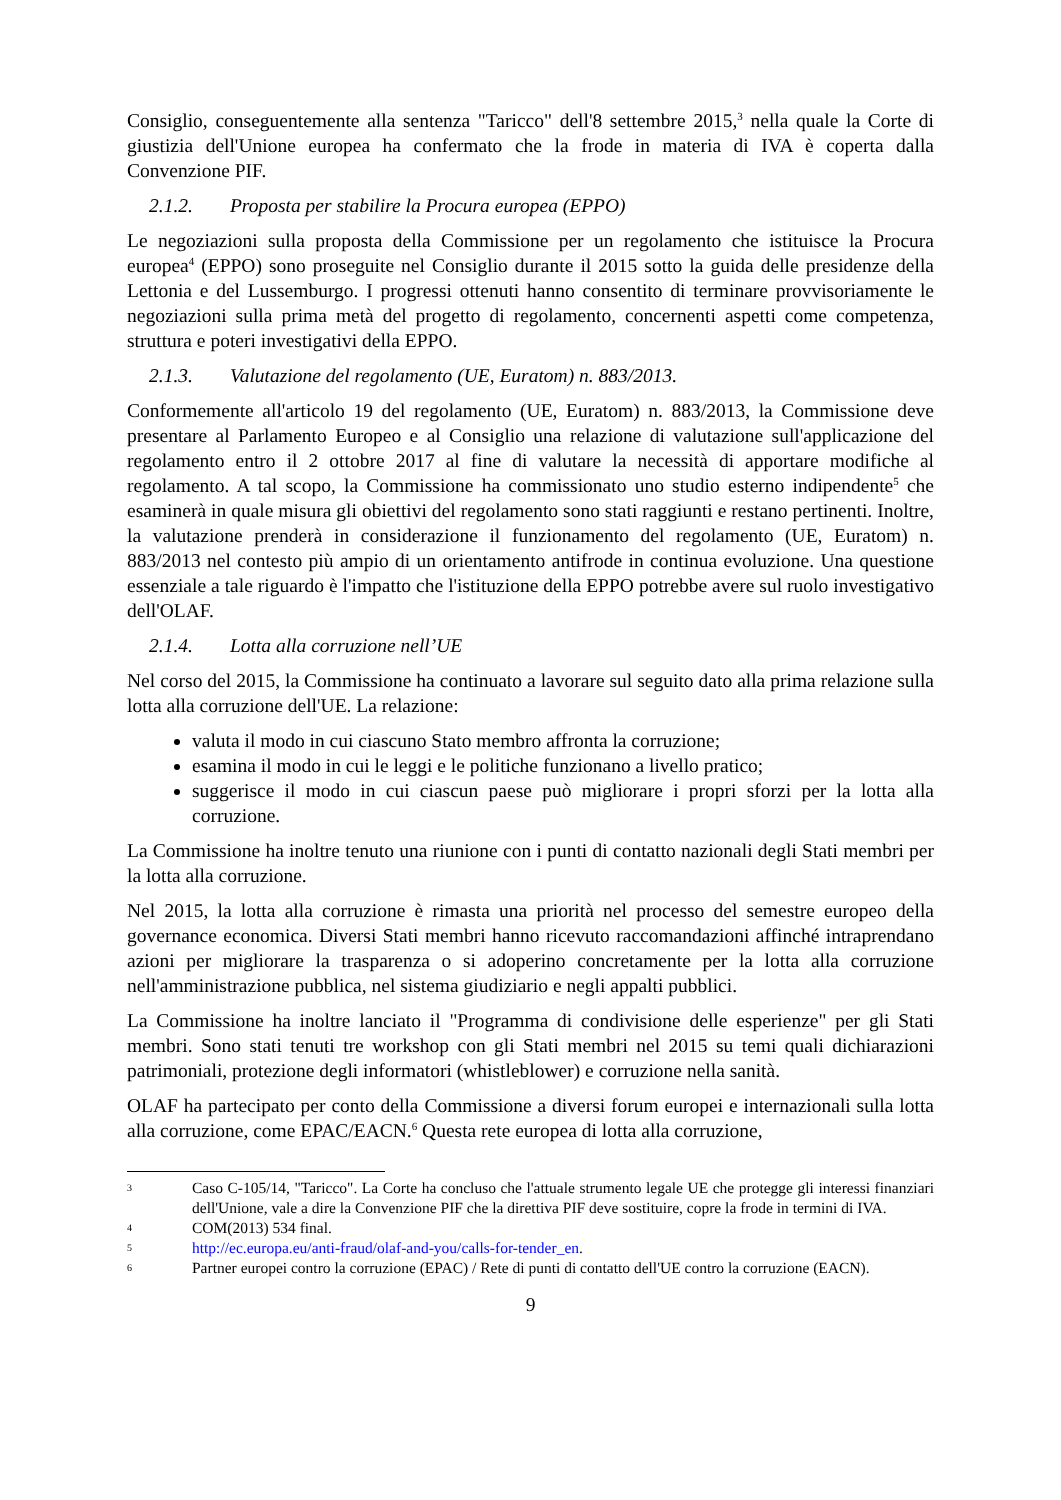Consiglio, conseguentemente alla sentenza "Taricco" dell'8 settembre 2015,<sup>3</sup> nella quale la Corte di giustizia dell'Unione europea ha confermato che la frode in materia di IVA è coperta dalla Convenzione PIF.
2.1.2. Proposta per stabilire la Procura europea (EPPO)
Le negoziazioni sulla proposta della Commissione per un regolamento che istituisce la Procura europea<sup>4</sup> (EPPO) sono proseguite nel Consiglio durante il 2015 sotto la guida delle presidenze della Lettonia e del Lussemburgo. I progressi ottenuti hanno consentito di terminare provvisoriamente le negoziazioni sulla prima metà del progetto di regolamento, concernenti aspetti come competenza, struttura e poteri investigativi della EPPO.
2.1.3. Valutazione del regolamento (UE, Euratom) n. 883/2013.
Conformemente all'articolo 19 del regolamento (UE, Euratom) n. 883/2013, la Commissione deve presentare al Parlamento Europeo e al Consiglio una relazione di valutazione sull'applicazione del regolamento entro il 2 ottobre 2017 al fine di valutare la necessità di apportare modifiche al regolamento. A tal scopo, la Commissione ha commissionato uno studio esterno indipendente<sup>5</sup> che esaminerà in quale misura gli obiettivi del regolamento sono stati raggiunti e restano pertinenti. Inoltre, la valutazione prenderà in considerazione il funzionamento del regolamento (UE, Euratom) n. 883/2013 nel contesto più ampio di un orientamento antifrode in continua evoluzione. Una questione essenziale a tale riguardo è l'impatto che l'istituzione della EPPO potrebbe avere sul ruolo investigativo dell'OLAF.
2.1.4. Lotta alla corruzione nell’UE
Nel corso del 2015, la Commissione ha continuato a lavorare sul seguito dato alla prima relazione sulla lotta alla corruzione dell'UE. La relazione:
valuta il modo in cui ciascuno Stato membro affronta la corruzione;
esamina il modo in cui le leggi e le politiche funzionano a livello pratico;
suggerisce il modo in cui ciascun paese può migliorare i propri sforzi per la lotta alla corruzione.
La Commissione ha inoltre tenuto una riunione con i punti di contatto nazionali degli Stati membri per la lotta alla corruzione.
Nel 2015, la lotta alla corruzione è rimasta una priorità nel processo del semestre europeo della governance economica. Diversi Stati membri hanno ricevuto raccomandazioni affinché intraprendano azioni per migliorare la trasparenza o si adoperino concretamente per la lotta alla corruzione nell'amministrazione pubblica, nel sistema giudiziario e negli appalti pubblici.
La Commissione ha inoltre lanciato il "Programma di condivisione delle esperienze" per gli Stati membri. Sono stati tenuti tre workshop con gli Stati membri nel 2015 su temi quali dichiarazioni patrimoniali, protezione degli informatori (whistleblower) e corruzione nella sanità.
OLAF ha partecipato per conto della Commissione a diversi forum europei e internazionali sulla lotta alla corruzione, come EPAC/EACN.<sup>6</sup> Questa rete europea di lotta alla corruzione,
3
Caso C-105/14, "Taricco". La Corte ha concluso che l'attuale strumento legale UE che protegge gli interessi finanziari dell'Unione, vale a dire la Convenzione PIF che la direttiva PIF deve sostituire, copre la frode in termini di IVA.
4
COM(2013) 534 final.
5
http://ec.europa.eu/anti-fraud/olaf-and-you/calls-for-tender_en.
6
Partner europei contro la corruzione (EPAC) / Rete di punti di contatto dell'UE contro la corruzione (EACN).
9